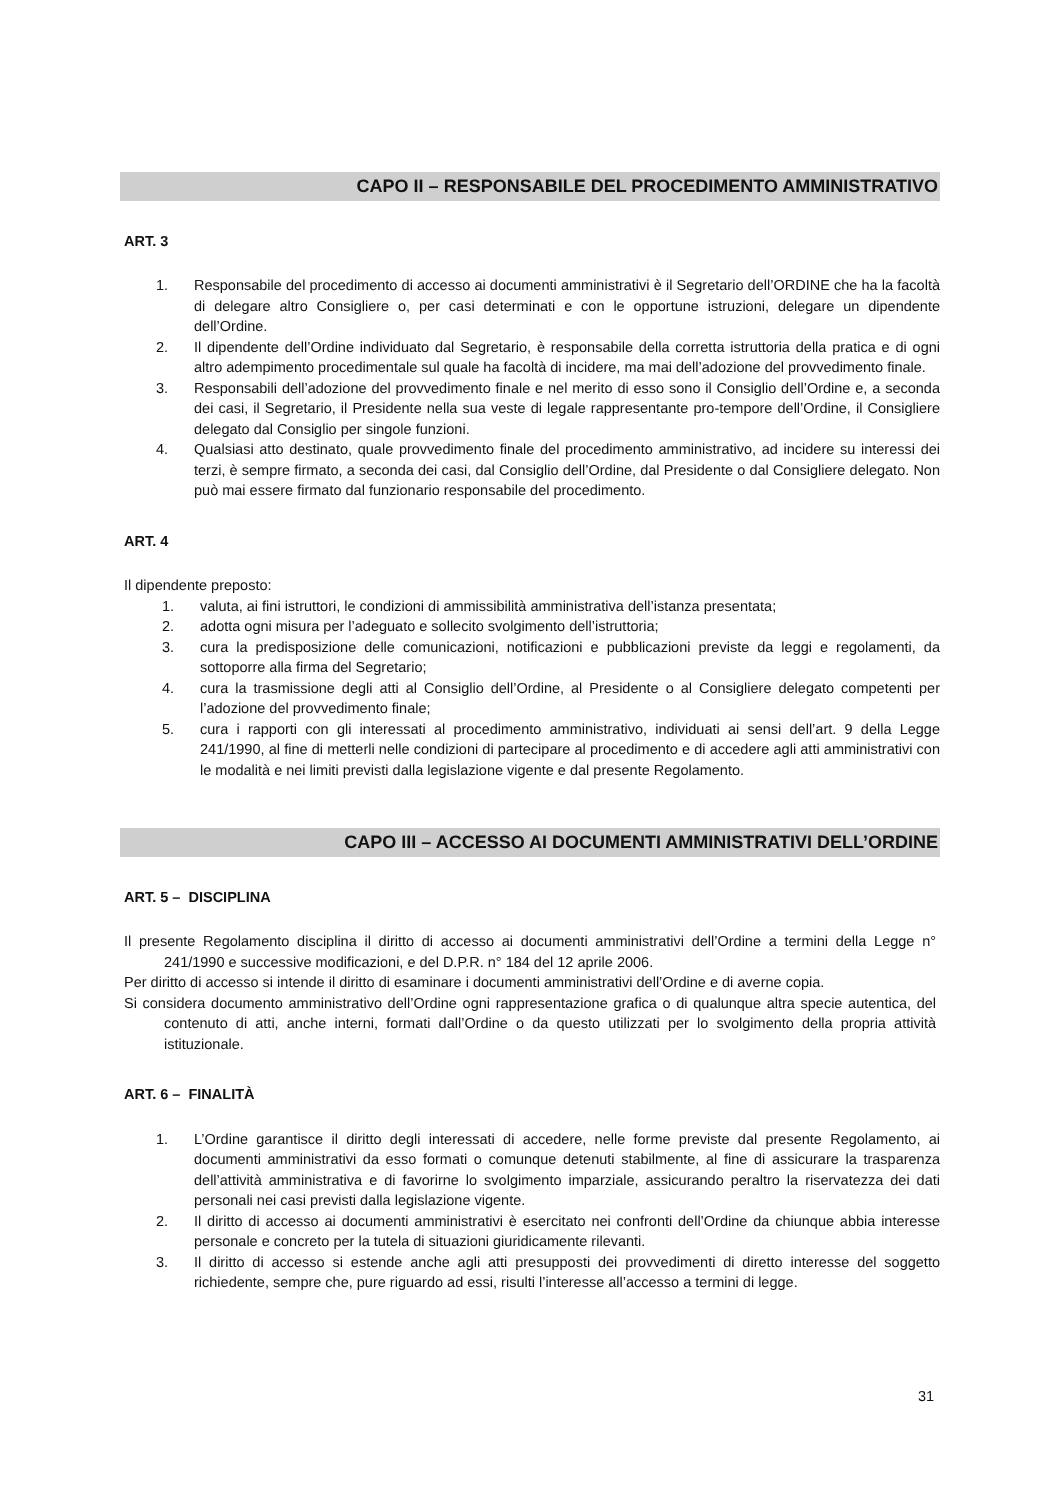CAPO II – RESPONSABILE DEL PROCEDIMENTO AMMINISTRATIVO
ART. 3
1. Responsabile del procedimento di accesso ai documenti amministrativi è il Segretario dell’ORDINE che ha la facoltà di delegare altro Consigliere o, per casi determinati e con le opportune istruzioni, delegare un dipendente dell’Ordine.
2. Il dipendente dell’Ordine individuato dal Segretario, è responsabile della corretta istruttoria della pratica e di ogni altro adempimento procedimentale sul quale ha facoltà di incidere, ma mai dell’adozione del provvedimento finale.
3. Responsabili dell’adozione del provvedimento finale e nel merito di esso sono il Consiglio dell’Ordine e, a seconda dei casi, il Segretario, il Presidente nella sua veste di legale rappresentante pro-tempore dell’Ordine, il Consigliere delegato dal Consiglio per singole funzioni.
4. Qualsiasi atto destinato, quale provvedimento finale del procedimento amministrativo, ad incidere su interessi dei terzi, è sempre firmato, a seconda dei casi, dal Consiglio dell’Ordine, dal Presidente o dal Consigliere delegato. Non può mai essere firmato dal funzionario responsabile del procedimento.
ART. 4
Il dipendente preposto:
1. valuta, ai fini istruttori, le condizioni di ammissibilità amministrativa dell’istanza presentata;
2. adotta ogni misura per l’adeguato e sollecito svolgimento dell’istruttoria;
3. cura la predisposizione delle comunicazioni, notificazioni e pubblicazioni previste da leggi e regolamenti, da sottoporre alla firma del Segretario;
4. cura la trasmissione degli atti al Consiglio dell’Ordine, al Presidente o al Consigliere delegato competenti per l’adozione del provvedimento finale;
5. cura i rapporti con gli interessati al procedimento amministrativo, individuati ai sensi dell’art. 9 della Legge 241/1990, al fine di metterli nelle condizioni di partecipare al procedimento e di accedere agli atti amministrativi con le modalità e nei limiti previsti dalla legislazione vigente e dal presente Regolamento.
CAPO III – ACCESSO AI DOCUMENTI AMMINISTRATIVI DELL’ORDINE
ART. 5 – DISCIPLINA
Il presente Regolamento disciplina il diritto di accesso ai documenti amministrativi dell’Ordine a termini della Legge n° 241/1990 e successive modificazioni, e del D.P.R. n° 184 del 12 aprile 2006.
Per diritto di accesso si intende il diritto di esaminare i documenti amministrativi dell’Ordine e di averne copia.
Si considera documento amministrativo dell’Ordine ogni rappresentazione grafica o di qualunque altra specie autentica, del contenuto di atti, anche interni, formati dall’Ordine o da questo utilizzati per lo svolgimento della propria attività istituzionale.
ART. 6 – FINALITÀ
1. L’Ordine garantisce il diritto degli interessati di accedere, nelle forme previste dal presente Regolamento, ai documenti amministrativi da esso formati o comunque detenuti stabilmente, al fine di assicurare la trasparenza dell’attività amministrativa e di favorirne lo svolgimento imparziale, assicurando peraltro la riservatezza dei dati personali nei casi previsti dalla legislazione vigente.
2. Il diritto di accesso ai documenti amministrativi è esercitato nei confronti dell’Ordine da chiunque abbia interesse personale e concreto per la tutela di situazioni giuridicamente rilevanti.
3. Il diritto di accesso si estende anche agli atti presupposti dei provvedimenti di diretto interesse del soggetto richiedente, sempre che, pure riguardo ad essi, risulti l’interesse all’accesso a termini di legge.
31